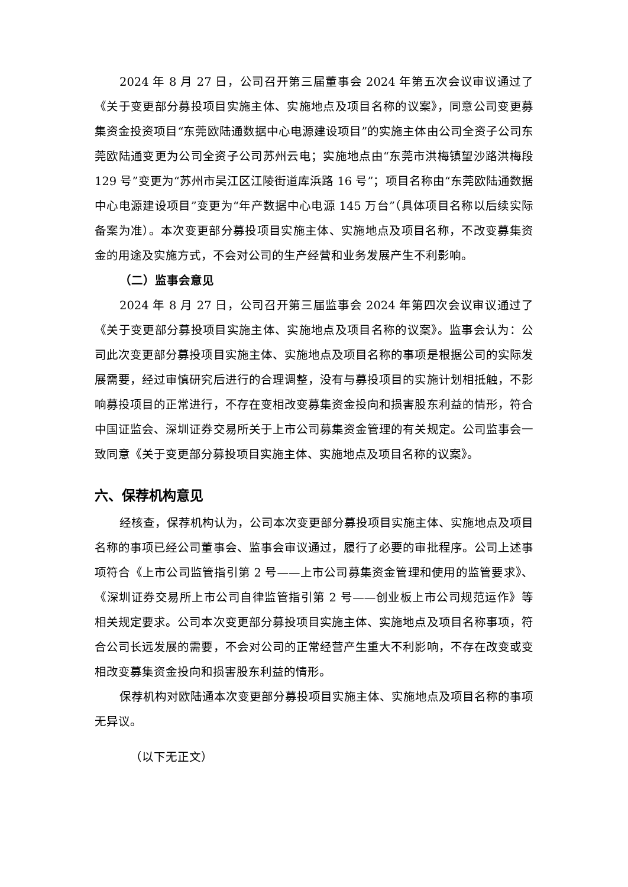2024 年 8 月 27 日，公司召开第三届董事会 2024 年第五次会议审议通过了《关于变更部分募投项目实施主体、实施地点及项目名称的议案》，同意公司变更募集资金投资项目“东莞欧陆通数据中心电源建设项目”的实施主体由公司全资子公司东莞欧陆通变更为公司全资子公司苏州云电；实施地点由“东莞市洪梅镇望沙路洪梅段 129 号”变更为“苏州市吴江区江陵街道库浜路 16 号”；项目名称由“东莞欧陆通数据中心电源建设项目”变更为“年产数据中心电源 145 万台”（具体项目名称以后续实际备案为准）。本次变更部分募投项目实施主体、实施地点及项目名称，不改变募集资金的用途及实施方式，不会对公司的生产经营和业务发展产生不利影响。
（二）监事会意见
2024 年 8 月 27 日，公司召开第三届监事会 2024 年第四次会议审议通过了《关于变更部分募投项目实施主体、实施地点及项目名称的议案》。监事会认为：公司此次变更部分募投项目实施主体、实施地点及项目名称的事项是根据公司的实际发展需要，经过审慎研究后进行的合理调整，没有与募投项目的实施计划相抵触，不影响募投项目的正常进行，不存在变相改变募集资金投向和损害股东利益的情形，符合中国证监会、深圳证券交易所关于上市公司募集资金管理的有关规定。公司监事会一致同意《关于变更部分募投项目实施主体、实施地点及项目名称的议案》。
六、保荐机构意见
经核查，保荐机构认为，公司本次变更部分募投项目实施主体、实施地点及项目名称的事项已经公司董事会、监事会审议通过，履行了必要的审批程序。公司上述事项符合《上市公司监管指引第 2 号——上市公司募集资金管理和使用的监管要求》、《深圳证券交易所上市公司自律监管指引第 2 号——创业板上市公司规范运作》等相关规定要求。公司本次变更部分募投项目实施主体、实施地点及项目名称事项，符合公司长远发展的需要，不会对公司的正常经营产生重大不利影响，不存在改变或变相改变募集资金投向和损害股东利益的情形。
保荐机构对欧陆通本次变更部分募投项目实施主体、实施地点及项目名称的事项无异议。
（以下无正文）